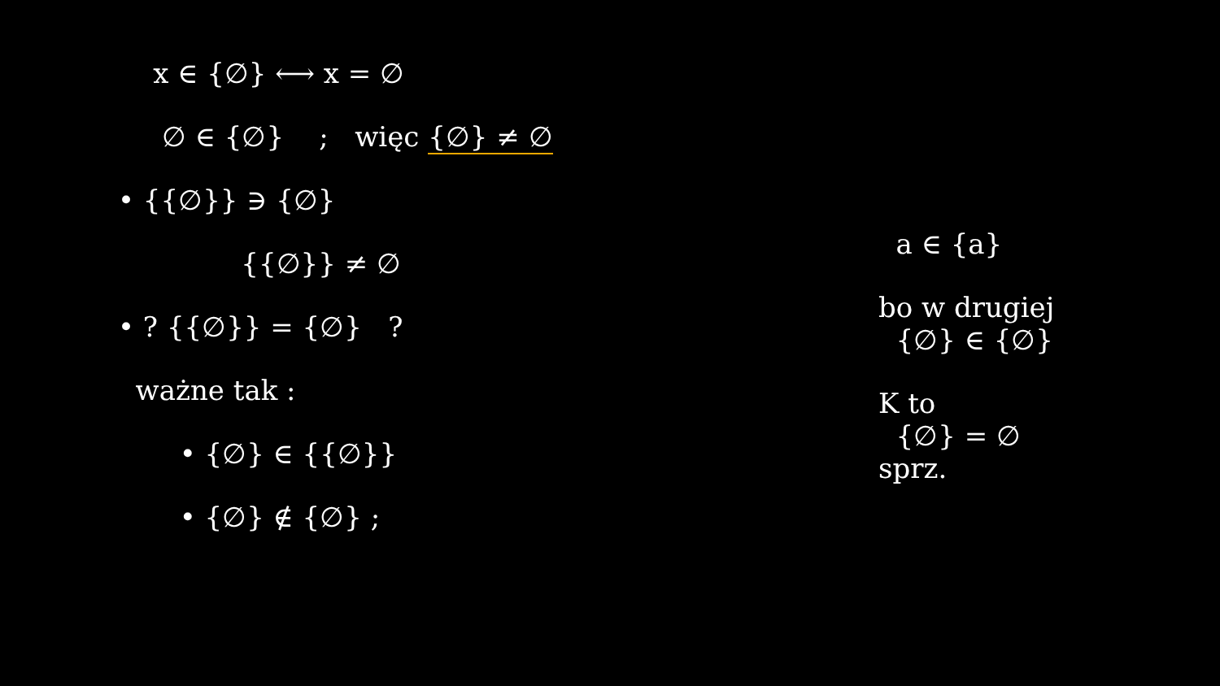x ∈ {∅} ⟷ x = ∅
∅ ∈ {∅} ; więc {∅} ≠ ∅
• {{∅}} ∋ {∅}
{{∅}} ≠ ∅
• ? {{∅}} = {∅} ?
ważne tak :
• {∅} ∈ {{∅}}
• {∅} ∉ {∅} ;
a ∈ {a}
bo w drugiej {∅} ∈ {∅}
K to {∅} = ∅ sprz.